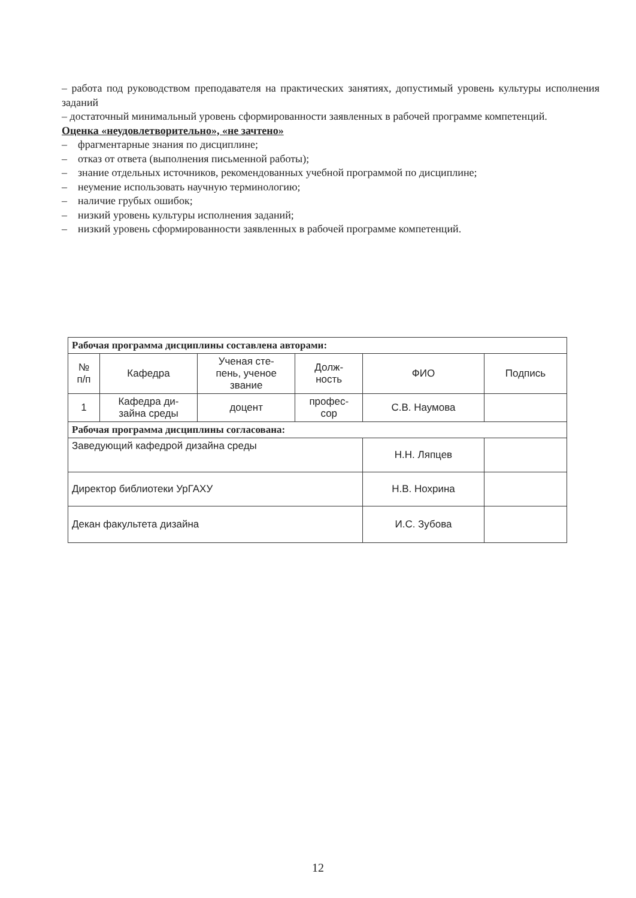– работа под руководством преподавателя на практических занятиях, допустимый уровень культуры исполнения заданий
– достаточный минимальный уровень сформированности заявленных в рабочей программе компетенций.
Оценка «неудовлетворительно», «не зачтено»
– фрагментарные знания по дисциплине;
– отказ от ответа (выполнения письменной работы);
– знание отдельных источников, рекомендованных учебной программой по дисциплине;
– неумение использовать научную терминологию;
– наличие грубых ошибок;
– низкий уровень культуры исполнения заданий;
– низкий уровень сформированности заявленных в рабочей программе компетенций.
| Рабочая программа дисциплины составлена авторами: | | | | | |
| --- | --- | --- | --- | --- | --- |
| № п/п | Кафедра | Ученая сте- пень, ученое звание | Долж- ность | ФИО | Подпись |
| 1 | Кафедра ди- зайна среды | доцент | профес- сор | С.В. Наумова | |
| Рабочая программа дисциплины согласована: | | | | | |
| Заведующий кафедрой дизайна среды | | | | Н.Н. Ляпцев | |
| Директор библиотеки УрГАХУ | | | | Н.В. Нохрина | |
| Декан факультета дизайна | | | | И.С. Зубова | |
12